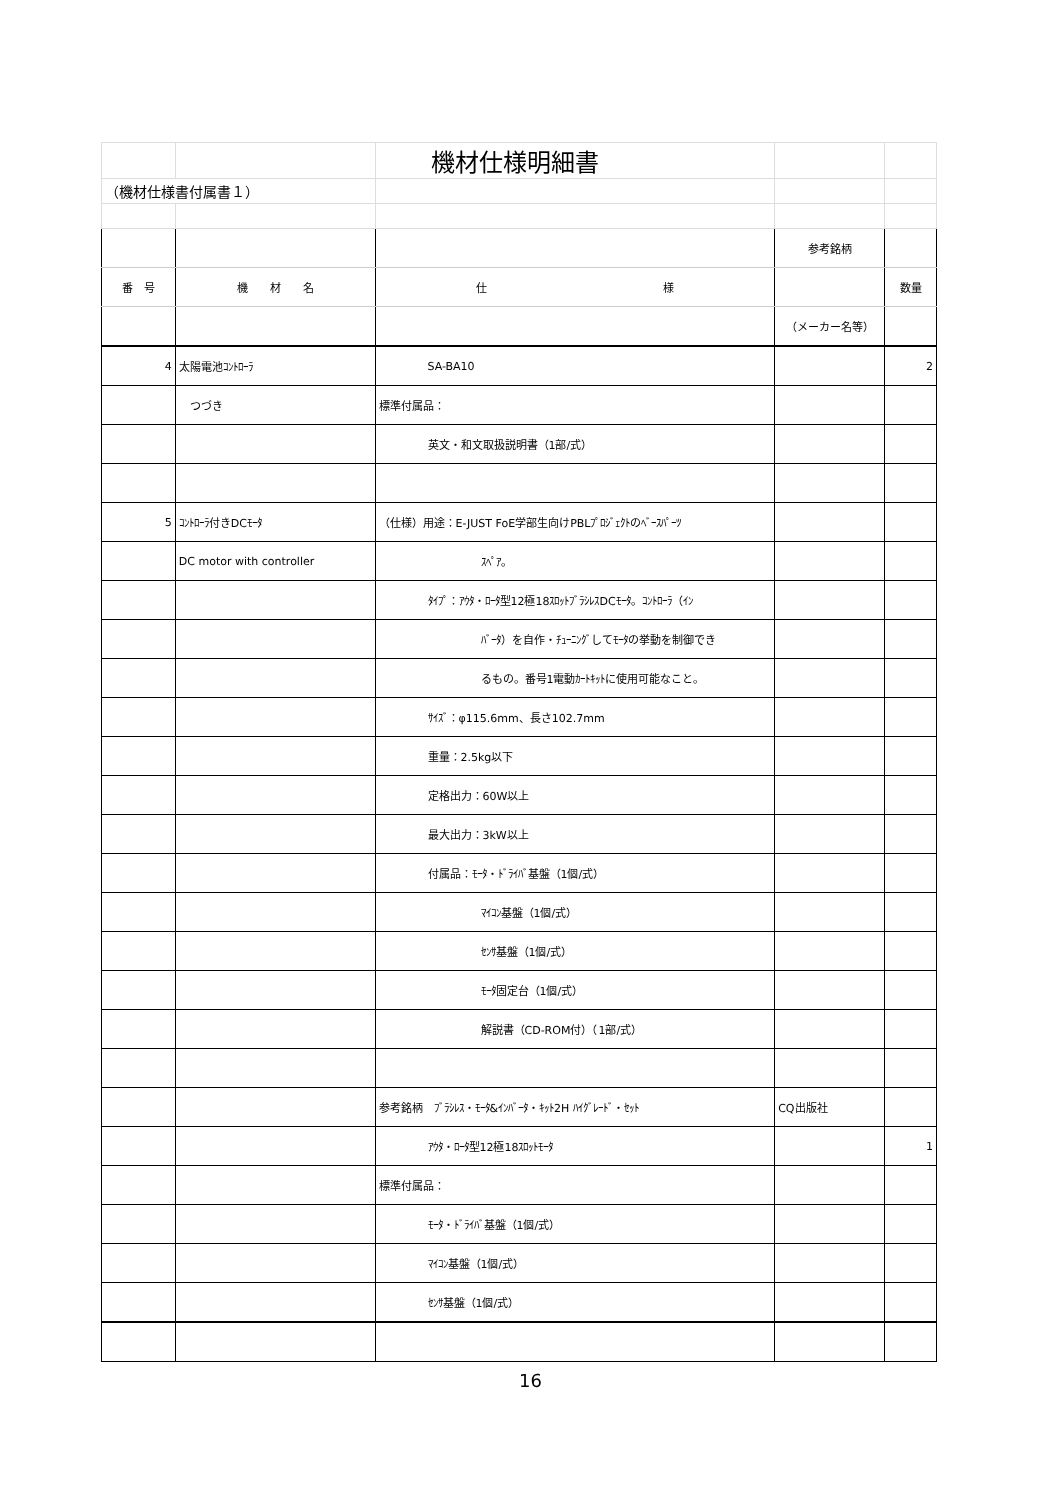| | | 機材仕様明細書 | | |
| （機材仕様書付属書１） | | | | |
| | | | 参考銘柄 | |
| 番 号 | 機 材 名 | 仕 様 | | 数量 |
| | | | （メーカー名等） | |
| 4 | 太陽電池ｺﾝﾄﾛｰﾗ | SA-BA10 | | 2 |
| | つづき | 標準付属品： | | |
| | | 英文・和文取扱説明書（1部/式） | | |
| 5 | ｺﾝﾄﾛｰﾗ付きDCﾓｰﾀ | （仕様）用途：E-JUST FoE学部生向けPBLﾌﾟﾛｼﾞｪｸﾄのﾍﾞｰｽﾊﾟｰﾂ | | |
| | DC motor with controller | ｽﾍﾟｱ。 | | |
| | | ﾀｲﾌﾟ：ｱｳﾀ・ﾛｰﾀ型12極18ｽﾛｯﾄﾌﾞﾗｼﾚｽDCﾓｰﾀ。ｺﾝﾄﾛｰﾗ（ｲﾝ | | |
| | | ﾊﾞｰﾀ）を自作・ﾁｭｰﾆﾝｸﾞしてﾓｰﾀの挙動を制御でき | | |
| | | るもの。番号1電動ｶｰﾄｷｯﾄに使用可能なこと。 | | |
| | | ｻｲｽﾞ：φ115.6mm、長さ102.7mm | | |
| | | 重量：2.5kg以下 | | |
| | | 定格出力：60W以上 | | |
| | | 最大出力：3kW以上 | | |
| | | 付属品：ﾓｰﾀ・ﾄﾞﾗｲﾊﾞ基盤（1個/式） | | |
| | | ﾏｲｺﾝ基盤（1個/式） | | |
| | | ｾﾝｻ基盤（1個/式） | | |
| | | ﾓｰﾀ固定台（1個/式） | | |
| | | 解説書（CD-ROM付）（1部/式） | | |
| | | 参考銘柄 ﾌﾞﾗｼﾚｽ・ﾓｰﾀ&ｲﾝﾊﾞｰﾀ・ｷｯﾄ2H ﾊｲｸﾞﾚｰﾄﾞ・ｾｯﾄ | CQ出版社 | |
| | | ｱｳﾀ・ﾛｰﾀ型12極18ｽﾛｯﾄﾓｰﾀ | | 1 |
| | | 標準付属品： | | |
| | | ﾓｰﾀ・ﾄﾞﾗｲﾊﾞ基盤（1個/式） | | |
| | | ﾏｲｺﾝ基盤（1個/式） | | |
| | | ｾﾝｻ基盤（1個/式） | | |
16